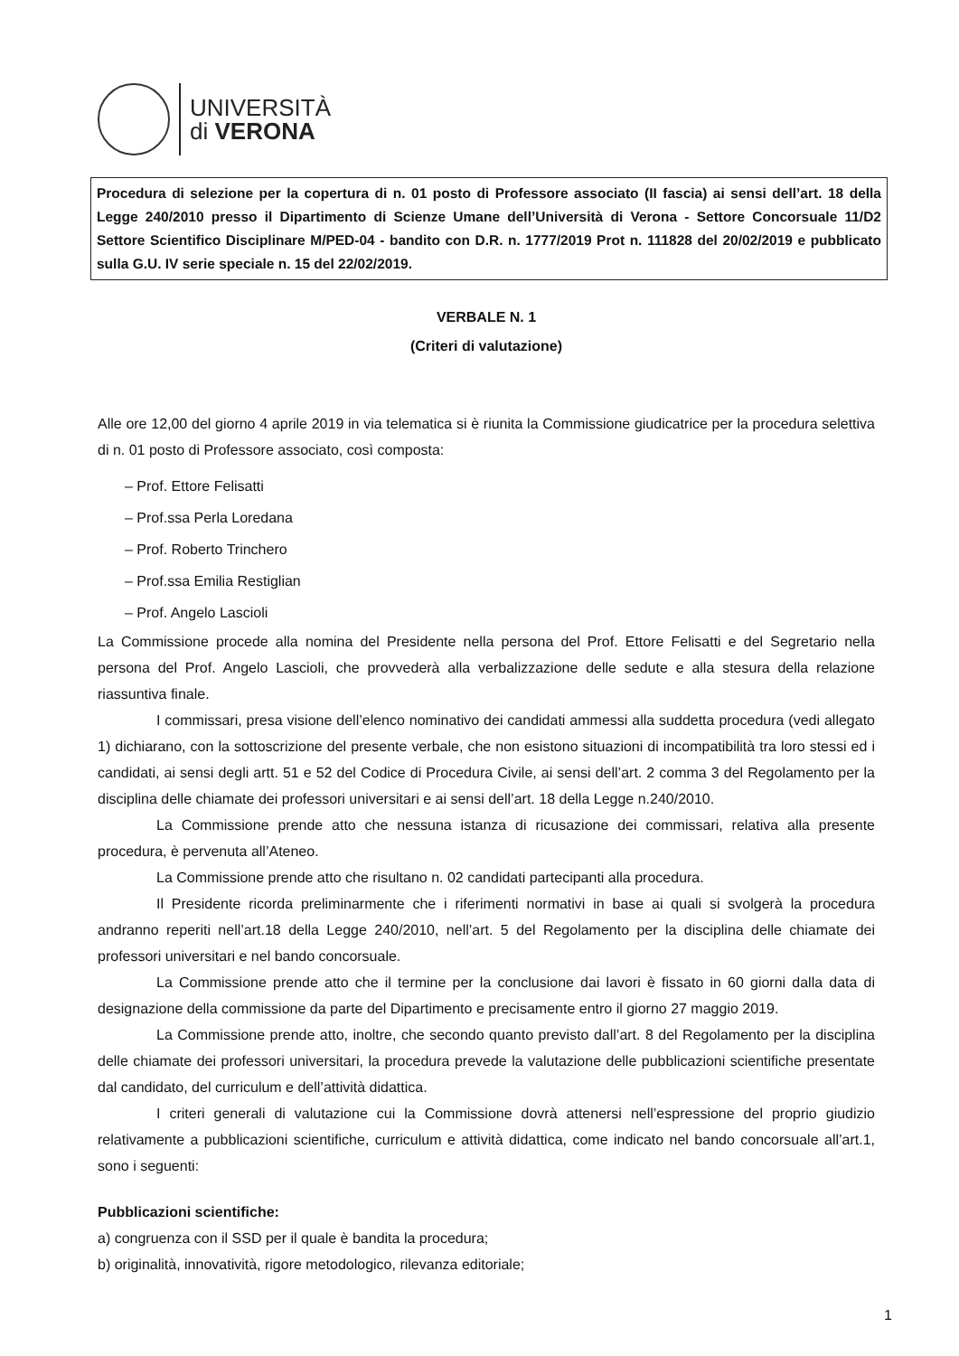UNIVERSITÀ
di VERONA
Procedura di selezione per la copertura di n. 01 posto di Professore associato (II fascia) ai sensi dell’art. 18 della Legge 240/2010 presso il Dipartimento di Scienze Umane dell’Università di Verona - Settore Concorsuale 11/D2 Settore Scientifico Disciplinare M/PED-04 - bandito con D.R. n. 1777/2019 Prot n. 111828 del 20/02/2019 e pubblicato sulla G.U. IV serie speciale n. 15 del 22/02/2019.
VERBALE N. 1
(Criteri di valutazione)
Alle ore 12,00 del giorno 4 aprile 2019 in via telematica si è riunita la Commissione giudicatrice per la procedura selettiva di n. 01 posto di Professore associato, così composta:
– Prof. Ettore Felisatti
– Prof.ssa Perla Loredana
– Prof. Roberto Trinchero
– Prof.ssa Emilia Restiglian
– Prof. Angelo Lascioli
La Commissione procede alla nomina del Presidente nella persona del Prof. Ettore Felisatti e del Segretario nella persona del Prof. Angelo Lascioli, che provvederà alla verbalizzazione delle sedute e alla stesura della relazione riassuntiva finale.
I commissari, presa visione dell’elenco nominativo dei candidati ammessi alla suddetta procedura (vedi allegato 1) dichiarano, con la sottoscrizione del presente verbale, che non esistono situazioni di incompatibilità tra loro stessi ed i candidati, ai sensi degli artt. 51 e 52 del Codice di Procedura Civile, ai sensi dell’art. 2 comma 3 del Regolamento per la disciplina delle chiamate dei professori universitari e ai sensi dell’art. 18 della Legge n.240/2010.
La Commissione prende atto che nessuna istanza di ricusazione dei commissari, relativa alla presente procedura, è pervenuta all’Ateneo.
La Commissione prende atto che risultano n. 02 candidati partecipanti alla procedura.
Il Presidente ricorda preliminarmente che i riferimenti normativi in base ai quali si svolgerà la procedura andranno reperiti nell’art.18 della Legge 240/2010, nell’art. 5 del Regolamento per la disciplina delle chiamate dei professori universitari e nel bando concorsuale.
La Commissione prende atto che il termine per la conclusione dai lavori è fissato in 60 giorni dalla data di designazione della commissione da parte del Dipartimento e precisamente entro il giorno 27 maggio 2019.
La Commissione prende atto, inoltre, che secondo quanto previsto dall’art. 8 del Regolamento per la disciplina delle chiamate dei professori universitari, la procedura prevede la valutazione delle pubblicazioni scientifiche presentate dal candidato, del curriculum e dell’attività didattica.
I criteri generali di valutazione cui la Commissione dovrà attenersi nell’espressione del proprio giudizio relativamente a pubblicazioni scientifiche, curriculum e attività didattica, come indicato nel bando concorsuale all’art.1, sono i seguenti:
Pubblicazioni scientifiche:
a) congruenza con il SSD per il quale è bandita la procedura;
b) originalità, innovatività, rigore metodologico, rilevanza editoriale;
1